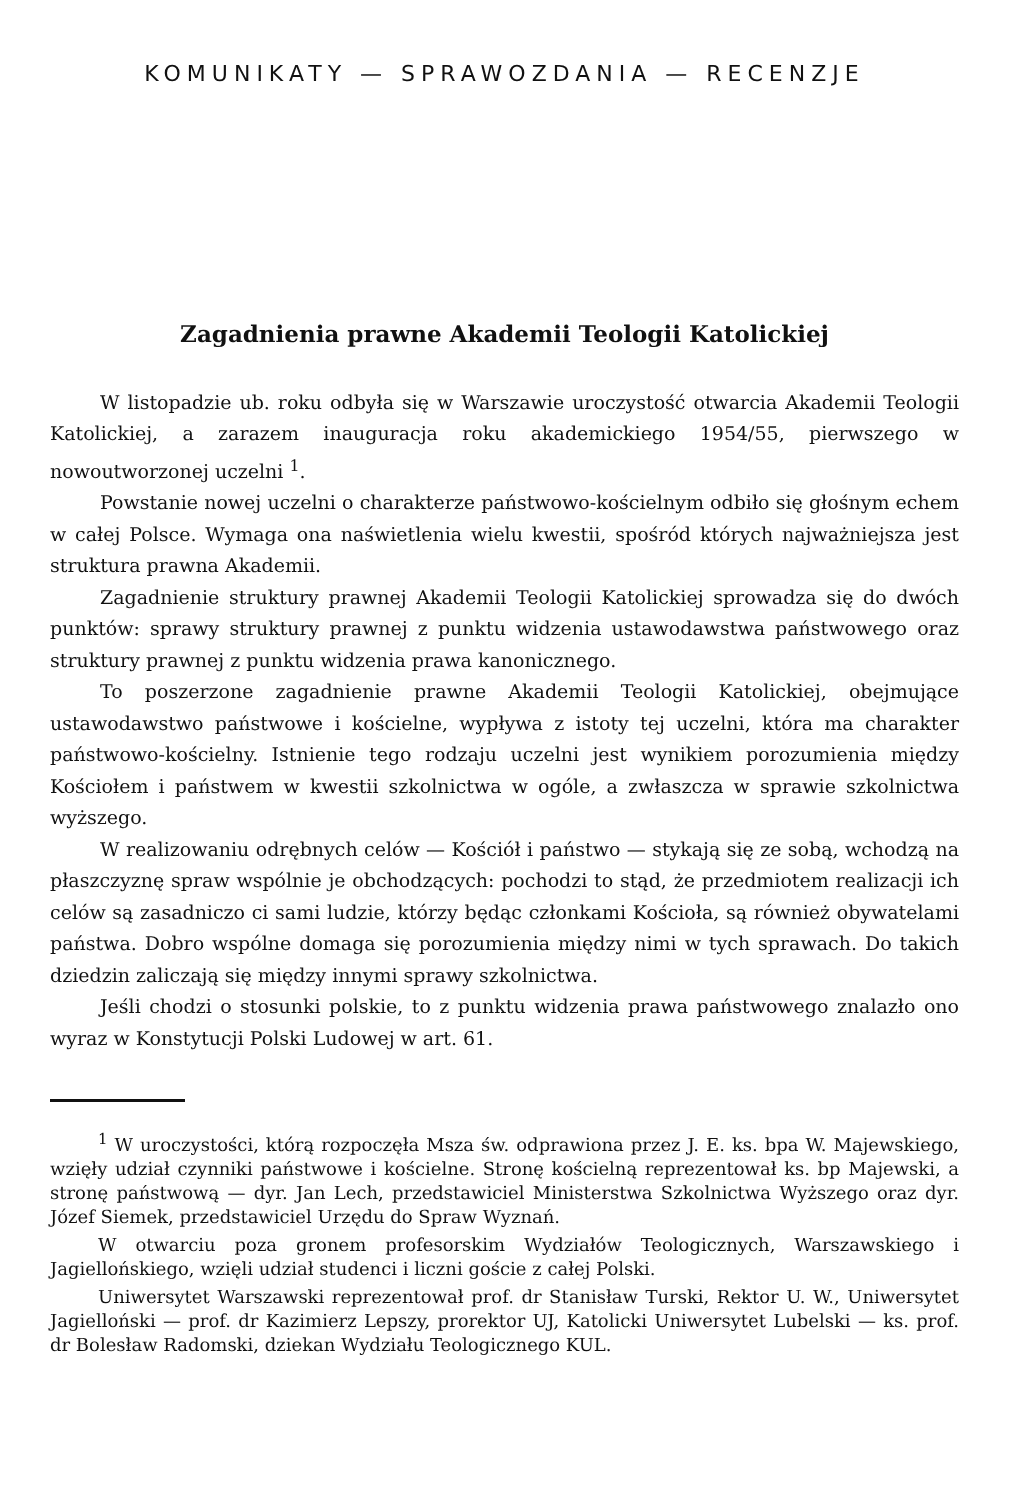KOMUNIKATY — SPRAWOZDANIA — RECENZJE
Zagadnienia prawne Akademii Teologii Katolickiej
W listopadzie ub. roku odbyła się w Warszawie uroczystość otwarcia Akademii Teologii Katolickiej, a zarazem inauguracja roku akademickiego 1954/55, pierwszego w nowoutworzonej uczelni <sup>1</sup>.
Powstanie nowej uczelni o charakterze państwowo-kościelnym odbiło się głośnym echem w całej Polsce. Wymaga ona naświetlenia wielu kwestii, spośród których najważniejsza jest struktura prawna Akademii.
Zagadnienie struktury prawnej Akademii Teologii Katolickiej sprowadza się do dwóch punktów: sprawy struktury prawnej z punktu widzenia ustawodawstwa państwowego oraz struktury prawnej z punktu widzenia prawa kanonicznego.
To poszerzone zagadnienie prawne Akademii Teologii Katolickiej, obejmujące ustawodawstwo państwowe i kościelne, wypływa z istoty tej uczelni, która ma charakter państwowo-kościelny. Istnienie tego rodzaju uczelni jest wynikiem porozumienia między Kościołem i państwem w kwestii szkolnictwa w ogóle, a zwłaszcza w sprawie szkolnictwa wyższego.
W realizowaniu odrębnych celów — Kościół i państwo — stykają się ze sobą, wchodzą na płaszczyznę spraw wspólnie je obchodzących: pochodzi to stąd, że przedmiotem realizacji ich celów są zasadniczo ci sami ludzie, którzy będąc członkami Kościoła, są również obywatelami państwa. Dobro wspólne domaga się porozumienia między nimi w tych sprawach. Do takich dziedzin zaliczają się między innymi sprawy szkolnictwa.
Jeśli chodzi o stosunki polskie, to z punktu widzenia prawa państwowego znalazło ono wyraz w Konstytucji Polski Ludowej w art. 61.
<sup>1</sup> W uroczystości, którą rozpoczęła Msza św. odprawiona przez J. E. ks. bpa W. Majewskiego, wzięły udział czynniki państwowe i kościelne. Stronę kościelną reprezentował ks. bp Majewski, a stronę państwową — dyr. Jan Lech, przedstawiciel Ministerstwa Szkolnictwa Wyższego oraz dyr. Józef Siemek, przedstawiciel Urzędu do Spraw Wyznań.
W otwarciu poza gronem profesorskim Wydziałów Teologicznych, Warszawskiego i Jagiellońskiego, wzięli udział studenci i liczni goście z całej Polski.
Uniwersytet Warszawski reprezentował prof. dr Stanisław Turski, Rektor U. W., Uniwersytet Jagielloński — prof. dr Kazimierz Lepszy, prorektor UJ, Katolicki Uniwersytet Lubelski — ks. prof. dr Bolesław Radomski, dziekan Wydziału Teologicznego KUL.